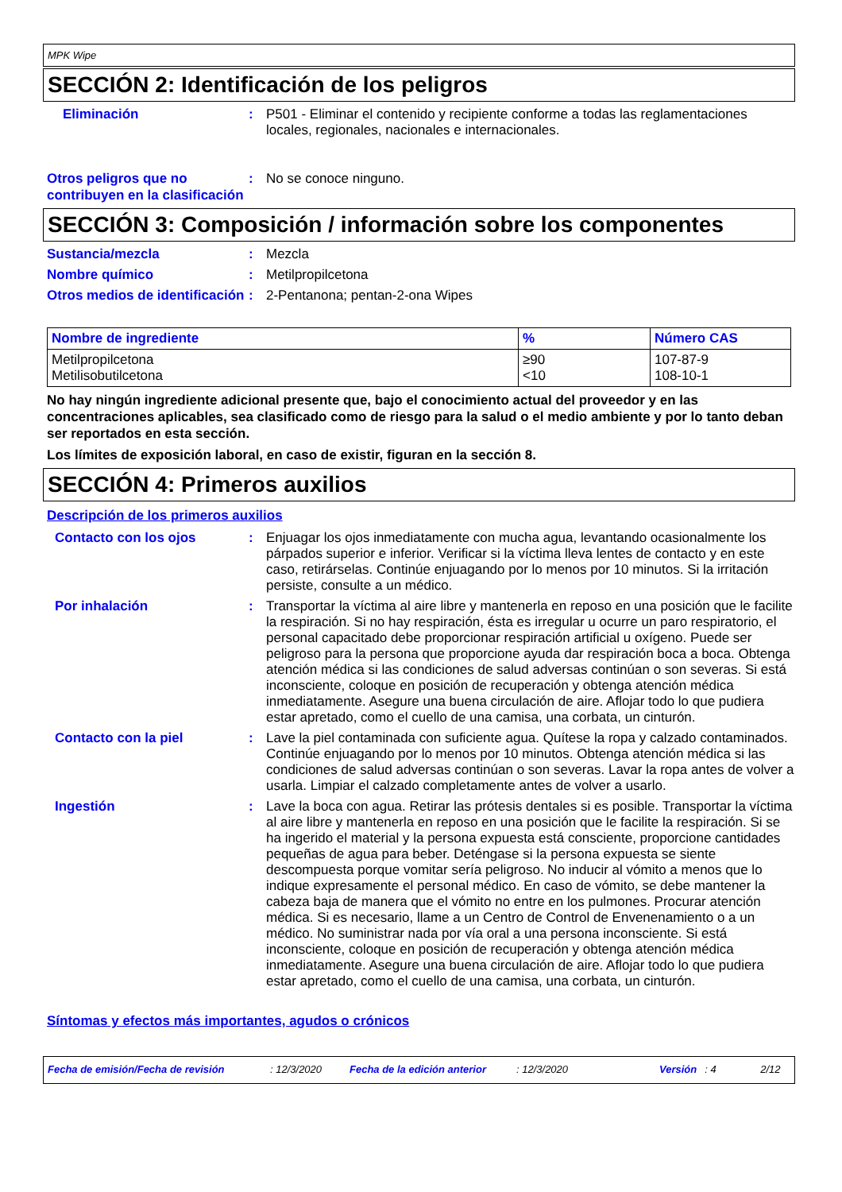MPK Wipe
SECCIÓN 2: Identificación de los peligros
Eliminación : P501 - Eliminar el contenido y recipiente conforme a todas las reglamentaciones locales, regionales, nacionales e internacionales.
Otros peligros que no contribuyen en la clasificación
: No se conoce ninguno.
SECCIÓN 3: Composición / información sobre los componentes
Sustancia/mezcla : Mezcla
Nombre químico : Metilpropilcetona
Otros medios de identificación
: 2-Pentanona; pentan-2-ona Wipes
| Nombre de ingrediente | % | Número CAS |
| --- | --- | --- |
| Metilpropilcetona Metilisobutilcetona | ≥90 <10 | 107-87-9 108-10-1 |
No hay ningún ingrediente adicional presente que, bajo el conocimiento actual del proveedor y en las concentraciones aplicables, sea clasificado como de riesgo para la salud o el medio ambiente y por lo tanto deban ser reportados en esta sección.
Los límites de exposición laboral, en caso de existir, figuran en la sección 8.
SECCIÓN 4: Primeros auxilios
Descripción de los primeros auxilios
Contacto con los ojos : Enjuagar los ojos inmediatamente con mucha agua, levantando ocasionalmente los párpados superior e inferior. Verificar si la víctima lleva lentes de contacto y en este caso, retirárselas. Continúe enjuagando por lo menos por 10 minutos. Si la irritación persiste, consulte a un médico.
Por inhalación : Transportar la víctima al aire libre y mantenerla en reposo en una posición que le facilite la respiración. Si no hay respiración, ésta es irregular u ocurre un paro respiratorio, el personal capacitado debe proporcionar respiración artificial u oxígeno. Puede ser peligroso para la persona que proporcione ayuda dar respiración boca a boca. Obtenga atención médica si las condiciones de salud adversas continúan o son severas. Si está inconsciente, coloque en posición de recuperación y obtenga atención médica inmediatamente. Asegure una buena circulación de aire. Aflojar todo lo que pudiera estar apretado, como el cuello de una camisa, una corbata, un cinturón.
Contacto con la piel : Lave la piel contaminada con suficiente agua. Quítese la ropa y calzado contaminados. Continúe enjuagando por lo menos por 10 minutos. Obtenga atención médica si las condiciones de salud adversas continúan o son severas. Lavar la ropa antes de volver a usarla. Limpiar el calzado completamente antes de volver a usarlo.
Ingestión : Lave la boca con agua. Retirar las prótesis dentales si es posible. Transportar la víctima al aire libre y mantenerla en reposo en una posición que le facilite la respiración. Si se ha ingerido el material y la persona expuesta está consciente, proporcione cantidades pequeñas de agua para beber. Deténgase si la persona expuesta se siente descompuesta porque vomitar sería peligroso. No inducir al vómito a menos que lo indique expresamente el personal médico. En caso de vómito, se debe mantener la cabeza baja de manera que el vómito no entre en los pulmones. Procurar atención médica. Si es necesario, llame a un Centro de Control de Envenenamiento o a un médico. No suministrar nada por vía oral a una persona inconsciente. Si está inconsciente, coloque en posición de recuperación y obtenga atención médica inmediatamente. Asegure una buena circulación de aire. Aflojar todo lo que pudiera estar apretado, como el cuello de una camisa, una corbata, un cinturón.
Síntomas y efectos más importantes, agudos o crónicos
Fecha de emisión/Fecha de revisión: 12/3/2020 Fecha de la edición anterior: 12/3/2020 Versión: 4 2/12